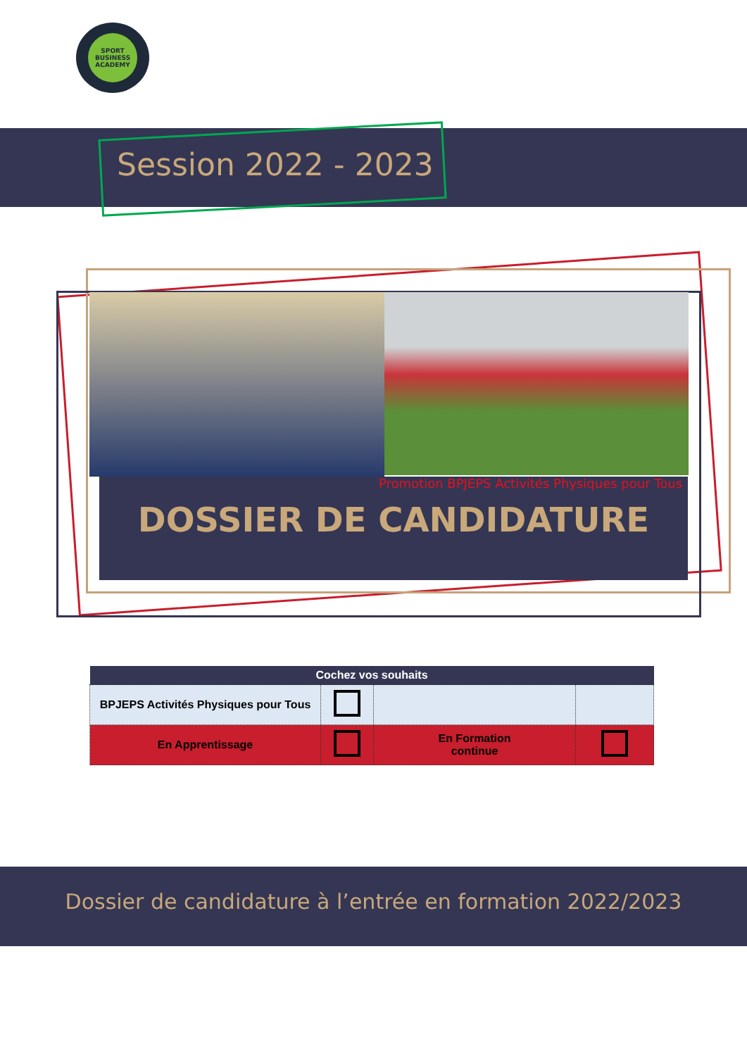SPORT BUSINESS ACADEMY
Session 2022 - 2023
Promotion BPJEPS Activités Physiques pour Tous
DOSSIER DE CANDIDATURE
| Cochez vos souhaits | | | |
| --- | --- | --- | --- |
| BPJEPS Activités Physiques pour Tous | | | |
| En Apprentissage | | En Formation continue | |
Dossier de candidature à l’entrée en formation 2022/2023